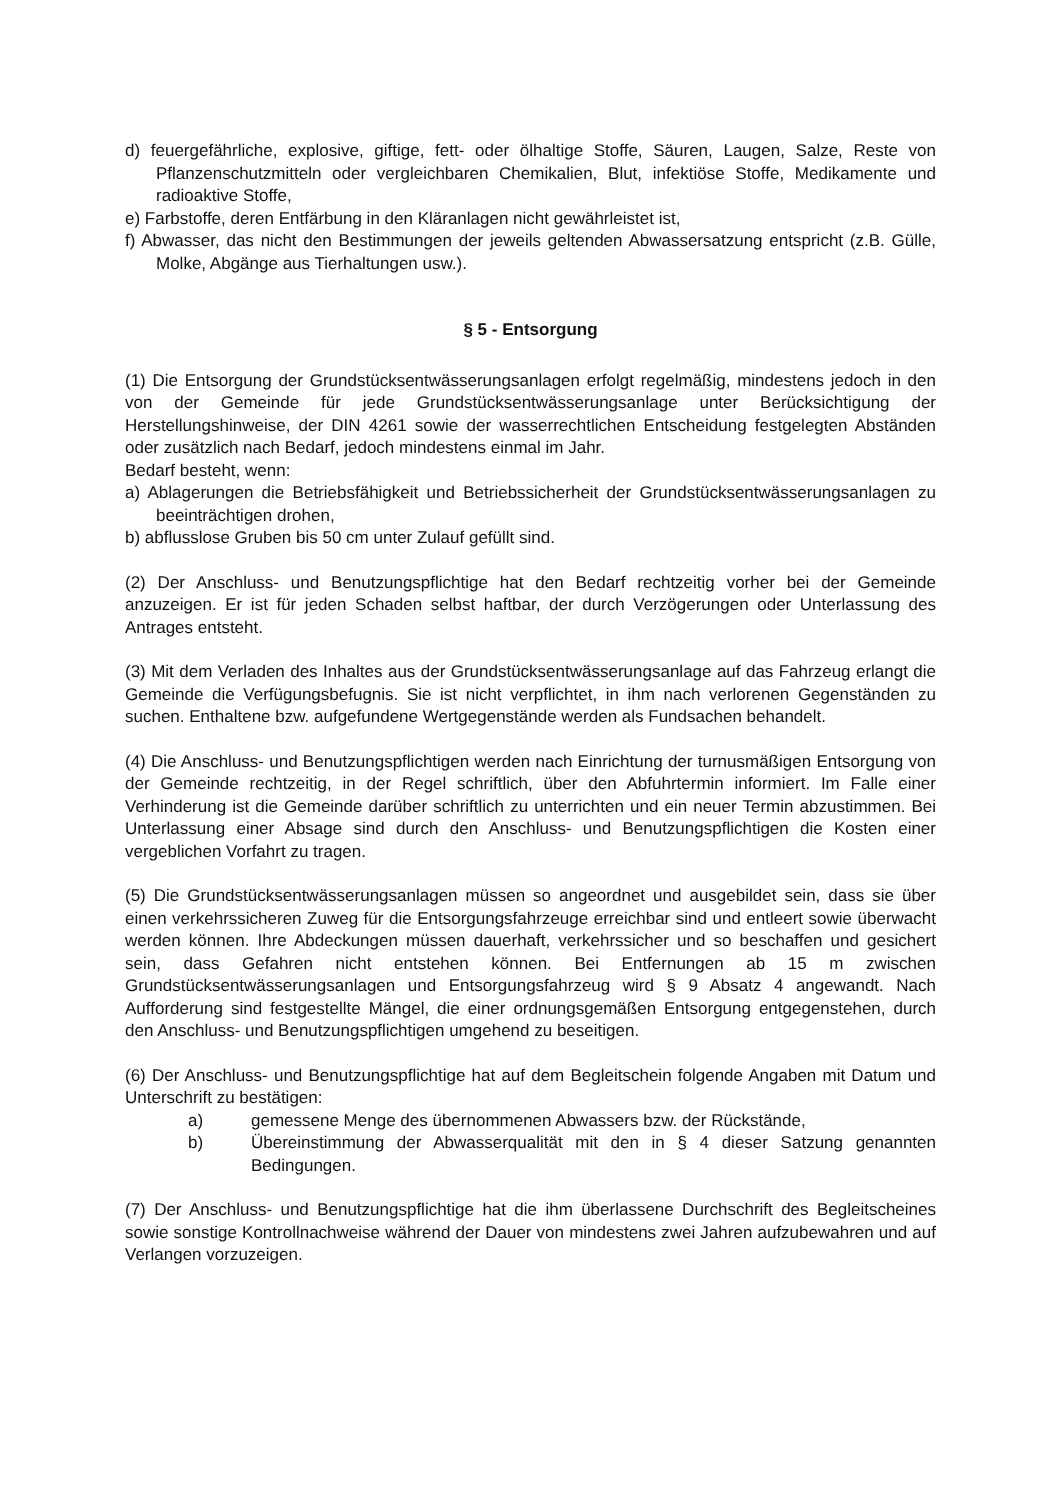d) feuergefährliche, explosive, giftige, fett- oder ölhaltige Stoffe, Säuren, Laugen, Salze, Reste von Pflanzenschutzmitteln oder vergleichbaren Chemikalien, Blut, infektiöse Stoffe, Medikamente und radioaktive Stoffe,
e) Farbstoffe, deren Entfärbung in den Kläranlagen nicht gewährleistet ist,
f) Abwasser, das nicht den Bestimmungen der jeweils geltenden Abwassersatzung entspricht (z.B. Gülle, Molke, Abgänge aus Tierhaltungen usw.).
§ 5 - Entsorgung
(1) Die Entsorgung der Grundstücksentwässerungsanlagen erfolgt regelmäßig, mindestens jedoch in den von der Gemeinde für jede Grundstücksentwässerungsanlage unter Berücksichtigung der Herstellungshinweise, der DIN 4261 sowie der wasserrechtlichen Entscheidung festgelegten Abständen oder zusätzlich nach Bedarf, jedoch mindestens einmal im Jahr.
Bedarf besteht, wenn:
a) Ablagerungen die Betriebsfähigkeit und Betriebssicherheit der Grundstücksentwässerungsanlagen zu beeinträchtigen drohen,
b) abflusslose Gruben bis 50 cm unter Zulauf gefüllt sind.
(2) Der Anschluss- und Benutzungspflichtige hat den Bedarf rechtzeitig vorher bei der Gemeinde anzuzeigen. Er ist für jeden Schaden selbst haftbar, der durch Verzögerungen oder Unterlassung des Antrages entsteht.
(3) Mit dem Verladen des Inhaltes aus der Grundstücksentwässerungsanlage auf das Fahrzeug erlangt die Gemeinde die Verfügungsbefugnis. Sie ist nicht verpflichtet, in ihm nach verlorenen Gegenständen zu suchen. Enthaltene bzw. aufgefundene Wertgegenstände werden als Fundsachen behandelt.
(4) Die Anschluss- und Benutzungspflichtigen werden nach Einrichtung der turnusmäßigen Entsorgung von der Gemeinde rechtzeitig, in der Regel schriftlich, über den Abfuhrtermin informiert. Im Falle einer Verhinderung ist die Gemeinde darüber schriftlich zu unterrichten und ein neuer Termin abzustimmen. Bei Unterlassung einer Absage sind durch den Anschluss- und Benutzungspflichtigen die Kosten einer vergeblichen Vorfahrt zu tragen.
(5) Die Grundstücksentwässerungsanlagen müssen so angeordnet und ausgebildet sein, dass sie über einen verkehrssicheren Zuweg für die Entsorgungsfahrzeuge erreichbar sind und entleert sowie überwacht werden können. Ihre Abdeckungen müssen dauerhaft, verkehrssicher und so beschaffen und gesichert sein, dass Gefahren nicht entstehen können. Bei Entfernungen ab 15 m zwischen Grundstücksentwässerungsanlagen und Entsorgungsfahrzeug wird § 9 Absatz 4 angewandt. Nach Aufforderung sind festgestellte Mängel, die einer ordnungsgemäßen Entsorgung entgegenstehen, durch den Anschluss- und Benutzungspflichtigen umgehend zu beseitigen.
(6) Der Anschluss- und Benutzungspflichtige hat auf dem Begleitschein folgende Angaben mit Datum und Unterschrift zu bestätigen:
a) gemessene Menge des übernommenen Abwassers bzw. der Rückstände,
b) Übereinstimmung der Abwasserqualität mit den in § 4 dieser Satzung genannten Bedingungen.
(7) Der Anschluss- und Benutzungspflichtige hat die ihm überlassene Durchschrift des Begleitscheines sowie sonstige Kontrollnachweise während der Dauer von mindestens zwei Jahren aufzubewahren und auf Verlangen vorzuzeigen.